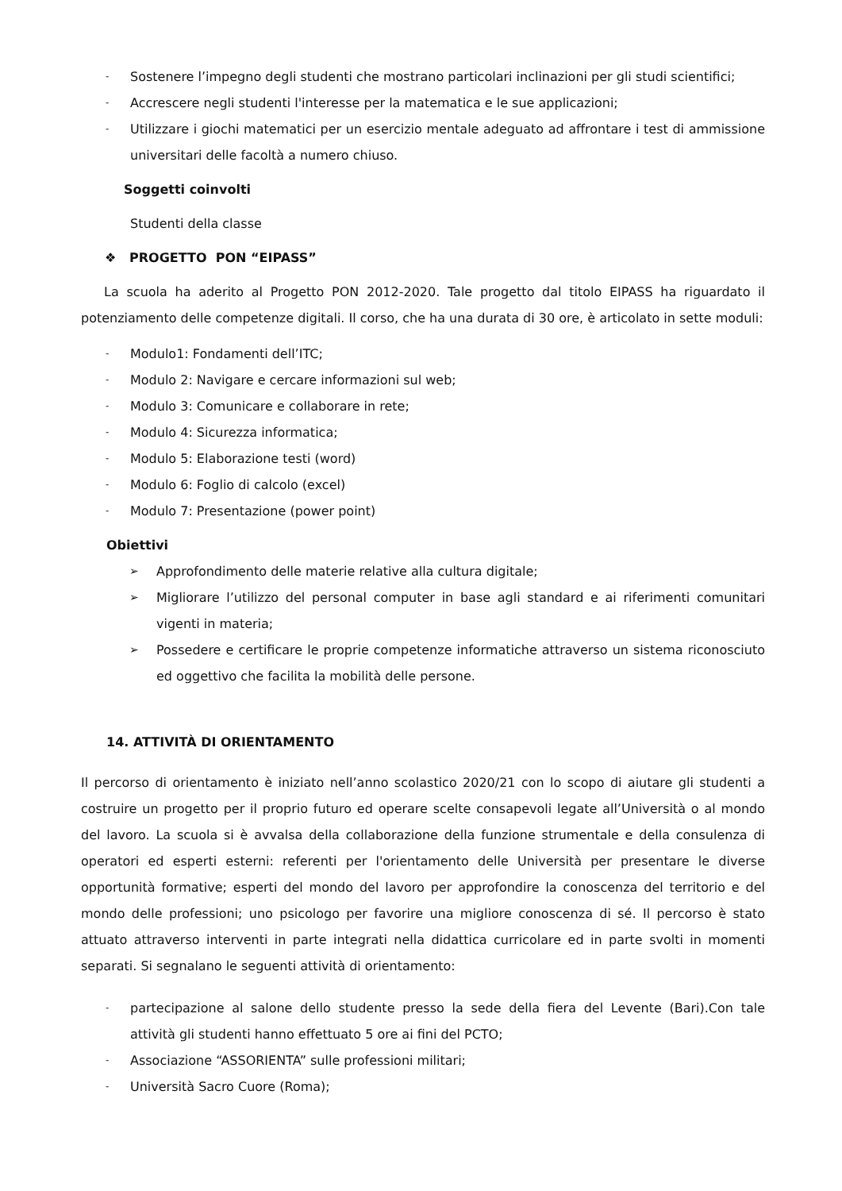- Sostenere l’impegno degli studenti che mostrano particolari inclinazioni per gli studi scientifici;
- Accrescere negli studenti l'interesse per la matematica e le sue applicazioni;
- Utilizzare i giochi matematici per un esercizio mentale adeguato ad affrontare i test di ammissione universitari delle facoltà a numero chiuso.
Soggetti coinvolti
Studenti della classe
❖ PROGETTO PON “EIPASS”
La scuola ha aderito al Progetto PON 2012-2020. Tale progetto dal titolo EIPASS ha riguardato il potenziamento delle competenze digitali. Il corso, che ha una durata di 30 ore, è articolato in sette moduli:
- Modulo1: Fondamenti dell’ITC;
- Modulo 2: Navigare e cercare informazioni sul web;
- Modulo 3: Comunicare e collaborare in rete;
- Modulo 4: Sicurezza informatica;
- Modulo 5: Elaborazione testi (word)
- Modulo 6: Foglio di calcolo (excel)
- Modulo 7: Presentazione (power point)
Obiettivi
➢ Approfondimento delle materie relative alla cultura digitale;
➢ Migliorare l’utilizzo del personal computer in base agli standard e ai riferimenti comunitari vigenti in materia;
➢ Possedere e certificare le proprie competenze informatiche attraverso un sistema riconosciuto ed oggettivo che facilita la mobilità delle persone.
14. ATTIVITÀ DI ORIENTAMENTO
Il percorso di orientamento è iniziato nell’anno scolastico 2020/21 con lo scopo di aiutare gli studenti a costruire un progetto per il proprio futuro ed operare scelte consapevoli legate all’Università o al mondo del lavoro. La scuola si è avvalsa della collaborazione della funzione strumentale e della consulenza di operatori ed esperti esterni: referenti per l'orientamento delle Università per presentare le diverse opportunità formative; esperti del mondo del lavoro per approfondire la conoscenza del territorio e del mondo delle professioni; uno psicologo per favorire una migliore conoscenza di sé. Il percorso è stato attuato attraverso interventi in parte integrati nella didattica curricolare ed in parte svolti in momenti separati. Si segnalano le seguenti attività di orientamento:
- partecipazione al salone dello studente presso la sede della fiera del Levente (Bari).Con tale attività gli studenti hanno effettuato 5 ore ai fini del PCTO;
- Associazione “ASSORIENTA” sulle professioni militari;
- Università Sacro Cuore (Roma);